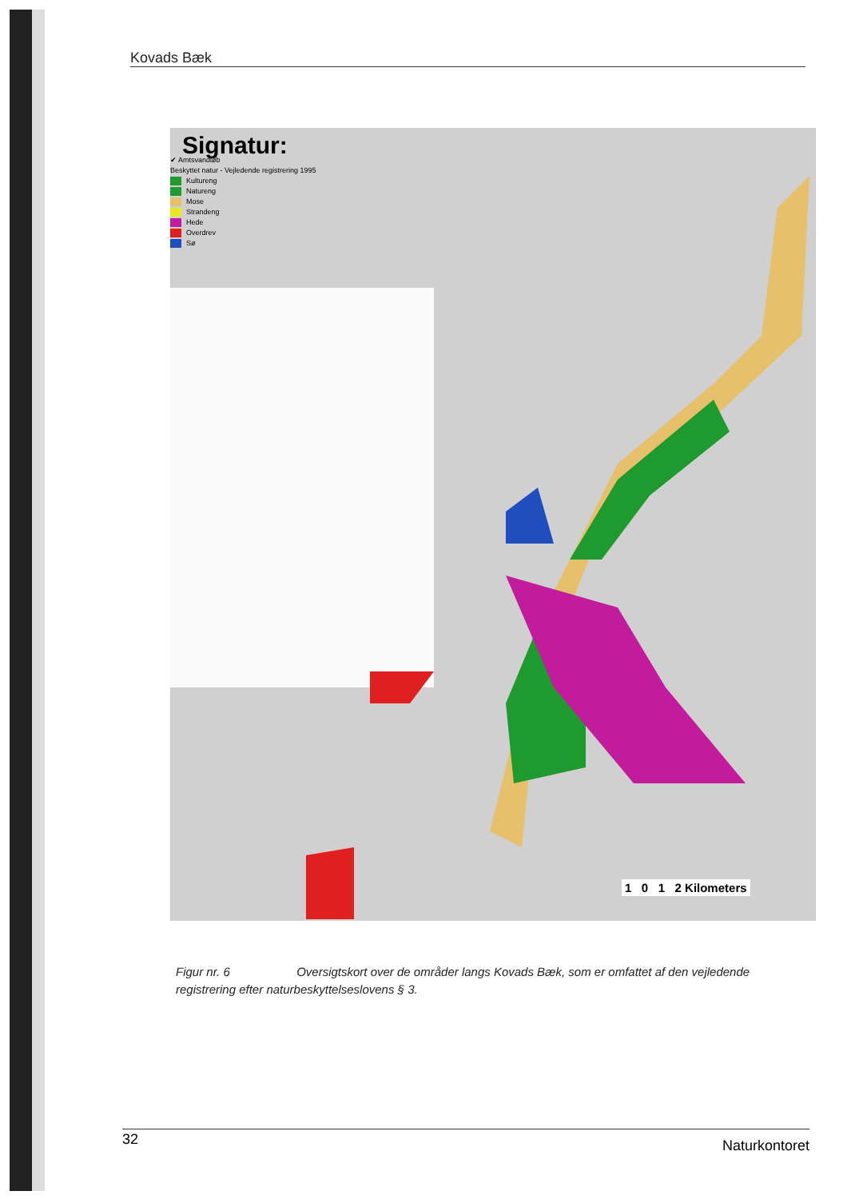Kovads Bæk
Signatur:
✔ Amtsvandløb
Beskyttet natur - Vejledende registrering 1995
Kultureng
Natureng
Mose
Strandeng
Hede
Overdrev
Sø
1 0 1 2 Kilometers
Figur nr. 6 Oversigtskort over de områder langs Kovads Bæk, som er omfattet af den vejledende registrering efter naturbeskyttelseslovens § 3.
32 Naturkontoret